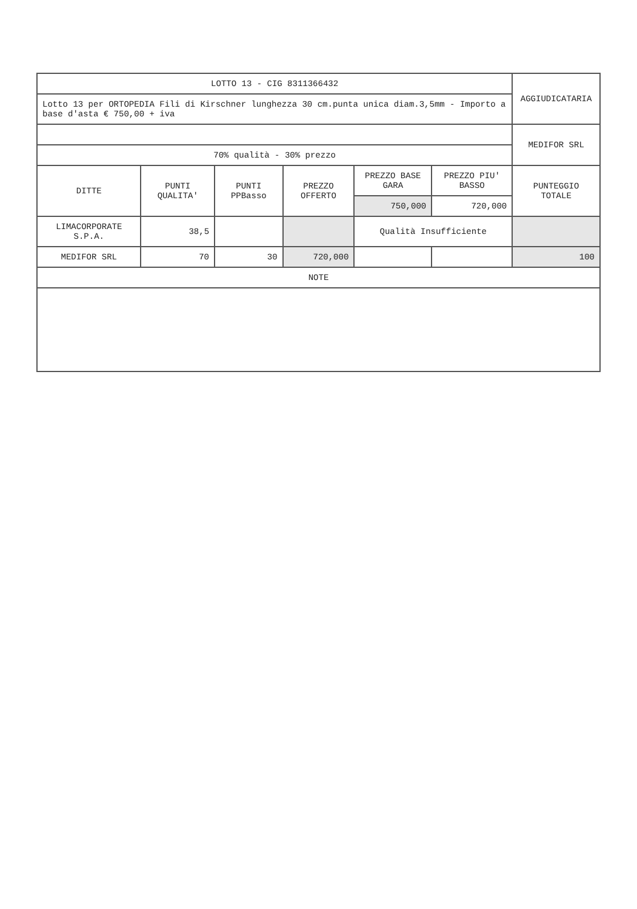| LOTTO 13 - CIG 8311366432 | | | | | | AGGIUDICATARIA |
| Lotto 13 per ORTOPEDIA Fili di Kirschner lunghezza 30 cm.punta unica diam.3,5mm - Importo a base d'asta € 750,00 + iva | | | | | | |
| | | | | | | MEDIFOR SRL |
| 70% qualità - 30% prezzo | | | | | | |
| DITTE | PUNTI QUALITA' | PUNTI PPBasso | PREZZO OFFERTO | PREZZO BASE GARA | PREZZO PIU' BASSO | PUNTEGGIO TOTALE |
| | | | | 750,000 | 720,000 | |
| LIMACORPORATE S.P.A. | 38,5 | | | Qualità Insufficiente | | |
| MEDIFOR SRL | 70 | 30 | 720,000 | | | 100 |
| NOTE | | | | | | |